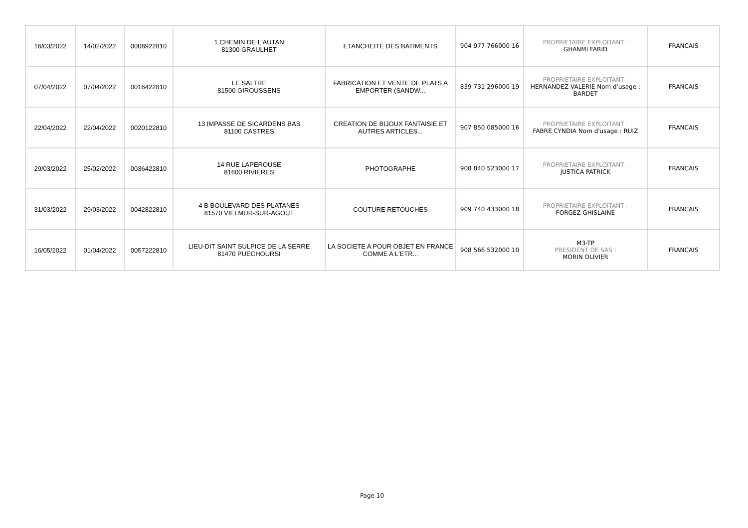| 16/03/2022 | 14/02/2022 | 0008922810 | 1 CHEMIN DE L'AUTAN 81300 GRAULHET | ETANCHEITÉ DES BATIMENTS | 904 977 766000 16 | PROPRIETAIRE EXPLOITANT : GHANMI FARID | FRANCAIS |
| 07/04/2022 | 07/04/2022 | 0016422810 | LE SALTRE 81500 GIROUSSENS | FABRICATION ET VENTE DE PLATS A EMPORTER (SANDW... | 839 731 296000 19 | PROPRIETAIRE EXPLOITANT : HERNANDEZ VALERIE Nom d'usage : BARDET | FRANCAIS |
| 22/04/2022 | 22/04/2022 | 0020122810 | 13 IMPASSE DE SICARDENS BAS 81100 CASTRES | CREATION DE BIJOUX FANTAISIE ET AUTRES ARTICLES... | 907 850 085000 16 | PROPRIETAIRE EXPLOITANT : FABRE CYNDIA Nom d'usage : RUIZ | FRANCAIS |
| 29/03/2022 | 25/02/2022 | 0036422810 | 14 RUE LAPEROUSE 81600 RIVIERES | PHOTOGRAPHE | 908 840 523000 17 | PROPRIETAIRE EXPLOITANT : JUSTICA PATRICK | FRANCAIS |
| 31/03/2022 | 29/03/2022 | 0042822810 | 4 B BOULEVARD DES PLATANES 81570 VIELMUR-SUR-AGOUT | COUTURE RETOUCHES | 909 740 433000 18 | PROPRIETAIRE EXPLOITANT : FORGEZ GHISLAINE | FRANCAIS |
| 16/05/2022 | 01/04/2022 | 0057222810 | LIEU-DIT SAINT SULPICE DE LA SERRE 81470 PUECHOURSI | LA SOCIETE A POUR OBJET EN FRANCE COMME A L'ETR... | 908 566 532000 10 | M3-TP PRESIDENT DE SAS : MORIN OLIVIER | FRANCAIS |
Page 10